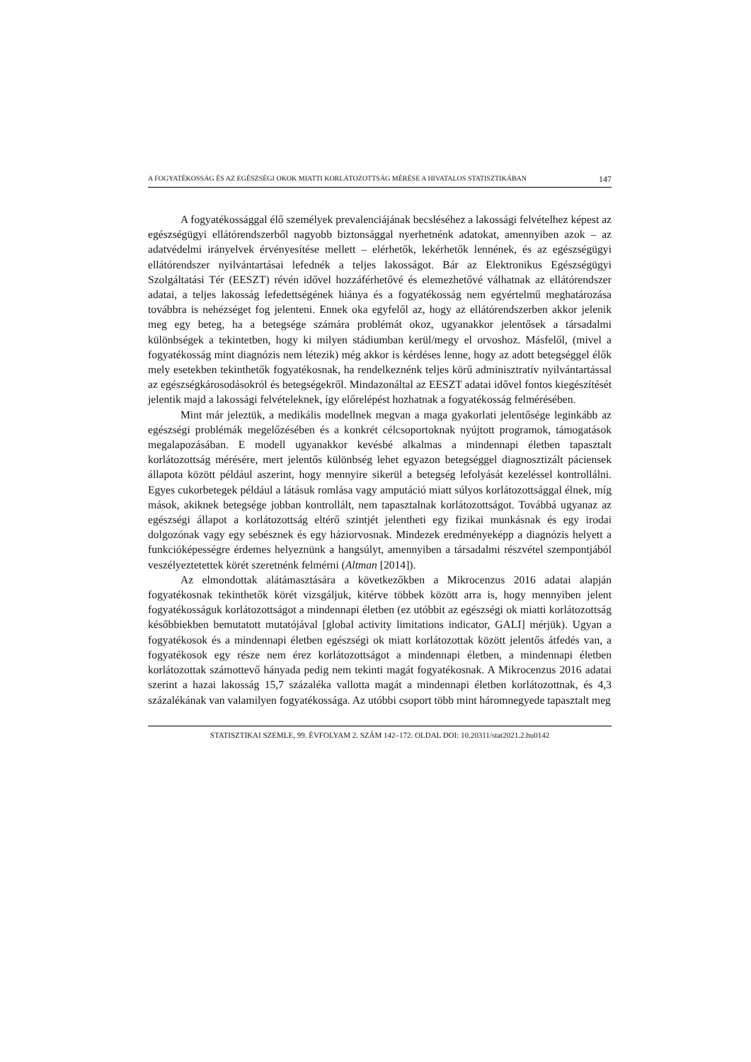A FOGYATÉKOSSÁG ÉS AZ EGÉSZSÉGI OKOK MIATTI KORLÁTOZOTTSÁG MÉRÉSE A HIVATALOS STATISZTIKÁBAN 147
A fogyatékossággal élő személyek prevalenciájának becsléséhez a lakossági felvételhez képest az egészségügyi ellátórendszerből nagyobb biztonsággal nyerhetnénk adatokat, amennyiben azok – az adatvédelmi irányelvek érvényesítése mellett – elérhetők, lekérhetők lennének, és az egészségügyi ellátórendszer nyilvántartásai lefednék a teljes lakosságot. Bár az Elektronikus Egészségügyi Szolgáltatási Tér (EESZT) révén idővel hozzáférhetővé és elemezhetővé válhatnak az ellátórendszer adatai, a teljes lakosság lefedettségének hiánya és a fogyatékosság nem egyértelmű meghatározása továbbra is nehézséget fog jelenteni. Ennek oka egyfelől az, hogy az ellátórendszerben akkor jelenik meg egy beteg, ha a betegsége számára problémát okoz, ugyanakkor jelentősek a társadalmi különbségek a tekintetben, hogy ki milyen stádiumban kerül/megy el orvoshoz. Másfelől, (mivel a fogyatékosság mint diagnózis nem létezik) még akkor is kérdéses lenne, hogy az adott betegséggel élők mely esetekben tekinthetők fogyatékosnak, ha rendelkeznénk teljes körű adminisztratív nyilvántartással az egészségkárosodásokról és betegségekről. Mindazonáltal az EESZT adatai idővel fontos kiegészítését jelentik majd a lakossági felvételeknek, így előrelépést hozhatnak a fogyatékosság felmérésében.
Mint már jeleztük, a medikális modellnek megvan a maga gyakorlati jelentősége leginkább az egészségi problémák megelőzésében és a konkrét célcsoportoknak nyújtott programok, támogatások megalapozásában. E modell ugyanakkor kevésbé alkalmas a mindennapi életben tapasztalt korlátozottság mérésére, mert jelentős különbség lehet egyazon betegséggel diagnosztizált páciensek állapota között például aszerint, hogy mennyire sikerül a betegség lefolyását kezeléssel kontrollálni. Egyes cukorbetegek például a látásuk romlása vagy amputáció miatt súlyos korlátozottsággal élnek, míg mások, akiknek betegsége jobban kontrollált, nem tapasztalnak korlátozottságot. Továbbá ugyanaz az egészségi állapot a korlátozottság eltérő szintjét jelentheti egy fizikai munkásnak és egy irodai dolgozónak vagy egy sebésznek és egy háziorvosnak. Mindezek eredményeképp a diagnózis helyett a funkcióképességre érdemes helyeznünk a hangsúlyt, amennyiben a társadalmi részvétel szempontjából veszélyeztetettek körét szeretnénk felmérni (Altman [2014]).
Az elmondottak alátámasztására a következőkben a Mikrocenzus 2016 adatai alapján fogyatékosnak tekinthetők körét vizsgáljuk, kitérve többek között arra is, hogy mennyiben jelent fogyatékosságuk korlátozottságot a mindennapi életben (ez utóbbit az egészségi ok miatti korlátozottság későbbiekben bemutatott mutatójával [global activity limitations indicator, GALI] mérjük). Ugyan a fogyatékosok és a mindennapi életben egészségi ok miatt korlátozottak között jelentős átfedés van, a fogyatékosok egy része nem érez korlátozottságot a mindennapi életben, a mindennapi életben korlátozottak számottevő hányada pedig nem tekinti magát fogyatékosnak. A Mikrocenzus 2016 adatai szerint a hazai lakosság 15,7 százaléka vallotta magát a mindennapi életben korlátozottnak, és 4,3 százalékának van valamilyen fogyatékossága. Az utóbbi csoport több mint háromnegyede tapasztalt meg
STATISZTIKAI SZEMLE, 99. ÉVFOLYAM 2. SZÁM 142–172. OLDAL DOI: 10.20311/stat2021.2.hu0142